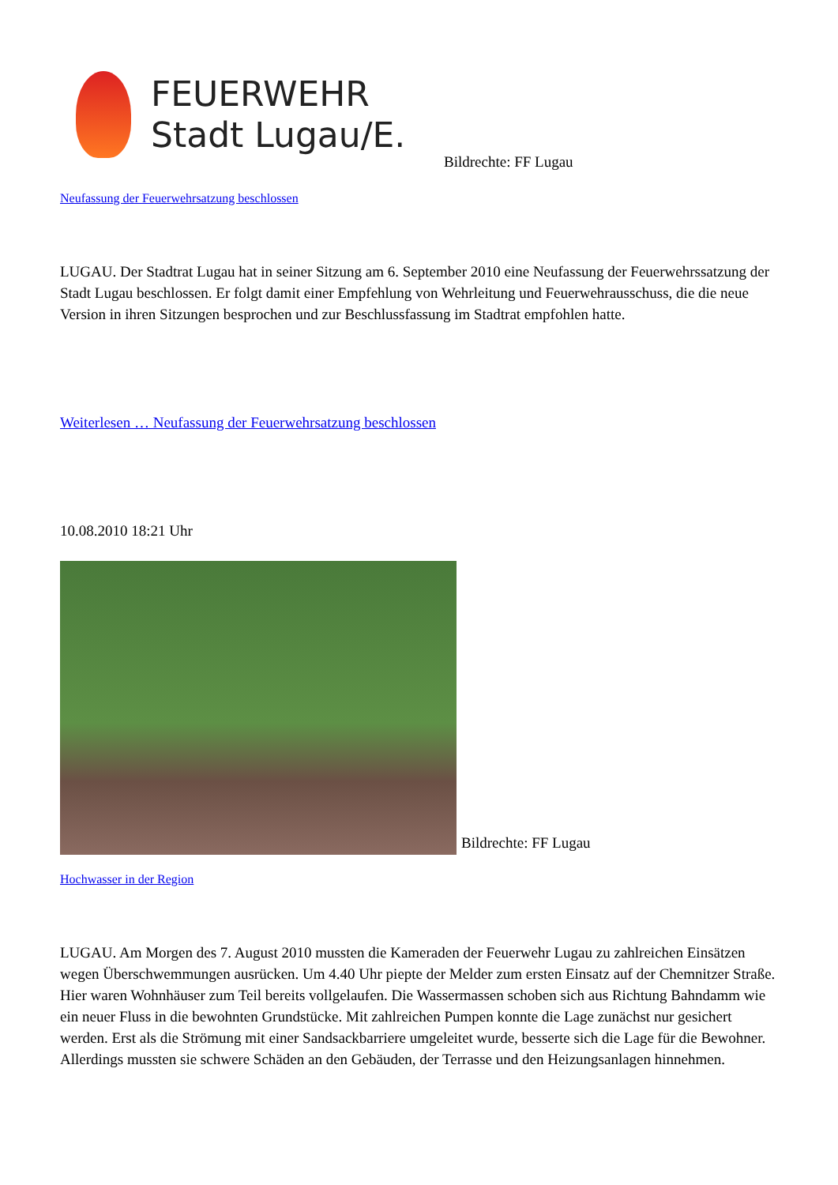FEUERWEHR
Stadt Lugau/E.
Bildrechte: FF Lugau
Neufassung der Feuerwehrsatzung beschlossen
LUGAU. Der Stadtrat Lugau hat in seiner Sitzung am 6. September 2010 eine Neufassung der Feuerwehrssatzung der Stadt Lugau beschlossen. Er folgt damit einer Empfehlung von Wehrleitung und Feuerwehrausschuss, die die neue Version in ihren Sitzungen besprochen und zur Beschlussfassung im Stadtrat empfohlen hatte.
Weiterlesen … Neufassung der Feuerwehrsatzung beschlossen
10.08.2010 18:21 Uhr
Bildrechte: FF Lugau
Hochwasser in der Region
LUGAU. Am Morgen des 7. August 2010 mussten die Kameraden der Feuerwehr Lugau zu zahlreichen Einsätzen wegen Überschwemmungen ausrücken. Um 4.40 Uhr piepte der Melder zum ersten Einsatz auf der Chemnitzer Straße. Hier waren Wohnhäuser zum Teil bereits vollgelaufen. Die Wassermassen schoben sich aus Richtung Bahndamm wie ein neuer Fluss in die bewohnten Grundstücke. Mit zahlreichen Pumpen konnte die Lage zunächst nur gesichert werden. Erst als die Strömung mit einer Sandsackbarriere umgeleitet wurde, besserte sich die Lage für die Bewohner. Allerdings mussten sie schwere Schäden an den Gebäuden, der Terrasse und den Heizungsanlagen hinnehmen.